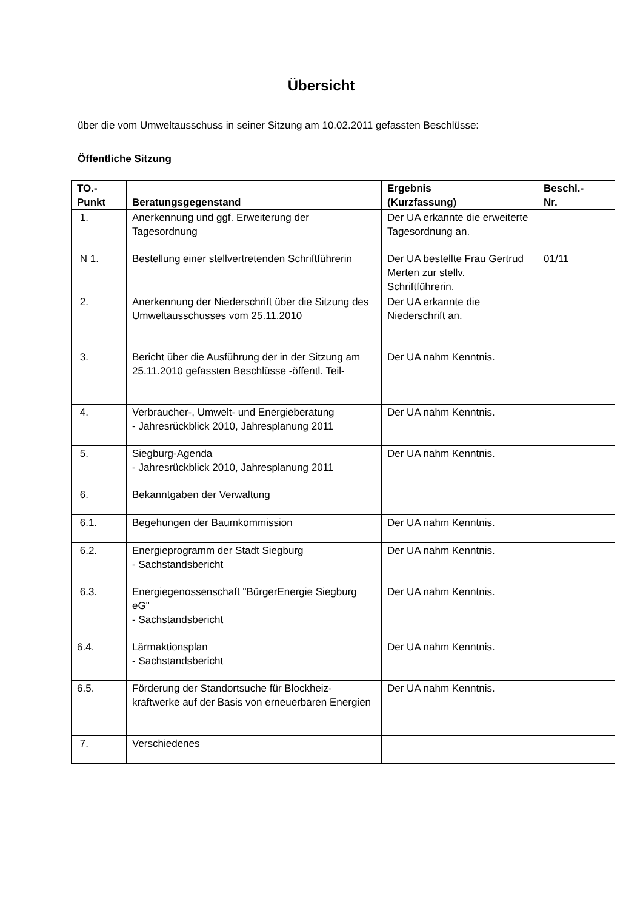Übersicht
über die vom Umweltausschuss in seiner Sitzung am 10.02.2011 gefassten Beschlüsse:
Öffentliche Sitzung
| TO.- Punkt | Beratungsgegenstand | Ergebnis (Kurzfassung) | Beschl.- Nr. |
| --- | --- | --- | --- |
| 1. | Anerkennung und ggf. Erweiterung der Tagesordnung | Der UA erkannte die erweiterte Tagesordnung an. | |
| N 1. | Bestellung einer stellvertretenden Schriftführerin | Der UA bestellte Frau Gertrud Merten zur stellv. Schriftführerin. | 01/11 |
| 2. | Anerkennung der Niederschrift über die Sitzung des Umweltausschusses vom 25.11.2010 | Der UA erkannte die Niederschrift an. | |
| 3. | Bericht über die Ausführung der in der Sitzung am 25.11.2010 gefassten Beschlüsse -öffentl. Teil- | Der UA nahm Kenntnis. | |
| 4. | Verbraucher-, Umwelt- und Energieberatung - Jahresrückblick 2010, Jahresplanung 2011 | Der UA nahm Kenntnis. | |
| 5. | Siegburg-Agenda - Jahresrückblick 2010, Jahresplanung 2011 | Der UA nahm Kenntnis. | |
| 6. | Bekanntgaben der Verwaltung | | |
| 6.1. | Begehungen der Baumkommission | Der UA nahm Kenntnis. | |
| 6.2. | Energieprogramm der Stadt Siegburg - Sachstandsbericht | Der UA nahm Kenntnis. | |
| 6.3. | Energiegenossenschaft "BürgerEnergie Siegburg eG" - Sachstandsbericht | Der UA nahm Kenntnis. | |
| 6.4. | Lärmaktionsplan - Sachstandsbericht | Der UA nahm Kenntnis. | |
| 6.5. | Förderung der Standortsuche für Blockheiz-kraftwerke auf der Basis von erneuerbaren Energien | Der UA nahm Kenntnis. | |
| 7. | Verschiedenes | | |